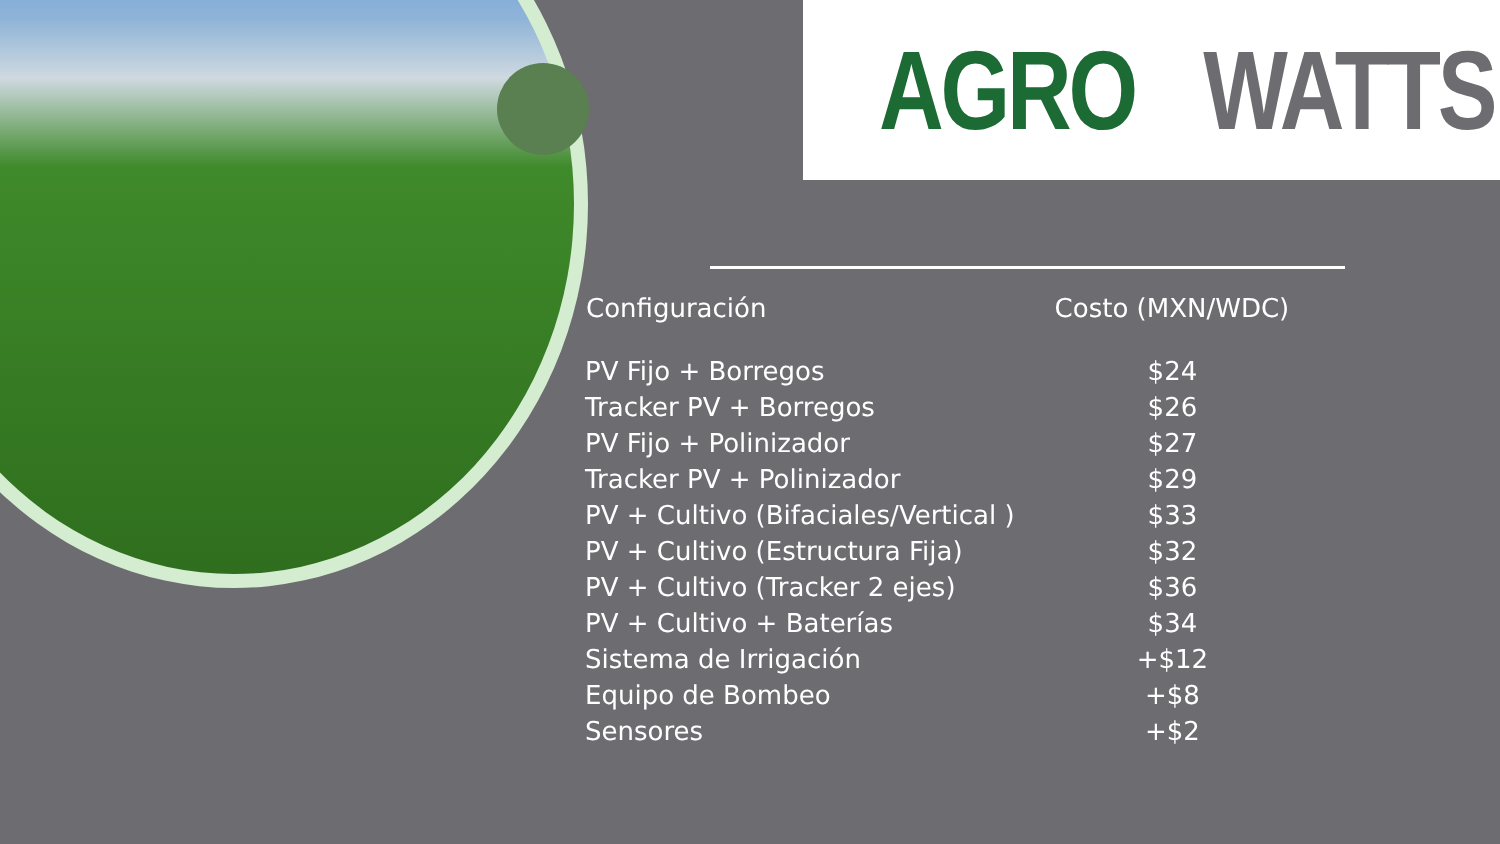AGRO WATTS
| Configuración | Costo (MXN/WDC) |
| --- | --- |
| PV Fijo + Borregos | $24 |
| Tracker PV + Borregos | $26 |
| PV Fijo + Polinizador | $27 |
| Tracker PV + Polinizador | $29 |
| PV + Cultivo (Bifaciales/Vertical ) | $33 |
| PV + Cultivo (Estructura Fija) | $32 |
| PV + Cultivo (Tracker 2 ejes) | $36 |
| PV + Cultivo + Baterías | $34 |
| Sistema de Irrigación | +$12 |
| Equipo de Bombeo | +$8 |
| Sensores | +$2 |